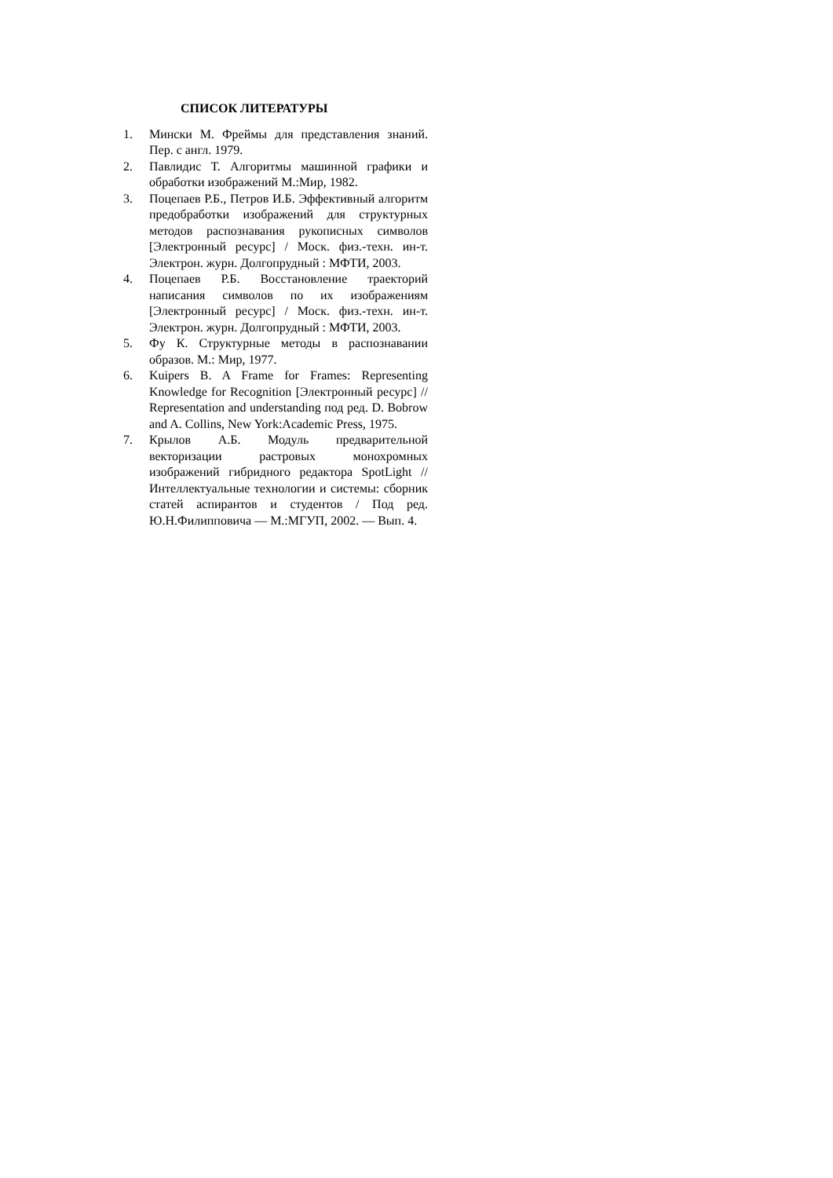СПИСОК ЛИТЕРАТУРЫ
1. Мински М. Фреймы для представления знаний. Пер. с англ. 1979.
2. Павлидис Т. Алгоритмы машинной графики и обработки изображений М.:Мир, 1982.
3. Поцепаев Р.Б., Петров И.Б. Эффективный алгоритм предобработки изображений для структурных методов распознавания рукописных символов [Электронный ресурс] / Моск. физ.-техн. ин-т. Электрон. журн. Долгопрудный : МФТИ, 2003.
4. Поцепаев Р.Б. Восстановление траекторий написания символов по их изображениям [Электронный ресурс] / Моск. физ.-техн. ин-т. Электрон. журн. Долгопрудный : МФТИ, 2003.
5. Фу К. Структурные методы в распознавании образов. М.: Мир, 1977.
6. Kuipers B. A Frame for Frames: Representing Knowledge for Recognition [Электронный ресурс] // Representation and understanding под ред. D. Bobrow and A. Collins, New York:Academic Press, 1975.
7. Крылов А.Б. Модуль предварительной векторизации растровых монохромных изображений гибридного редактора SpotLight // Интеллектуальные технологии и системы: сборник статей аспирантов и студентов / Под ред. Ю.Н.Филипповича — М.:МГУП, 2002. — Вып. 4.